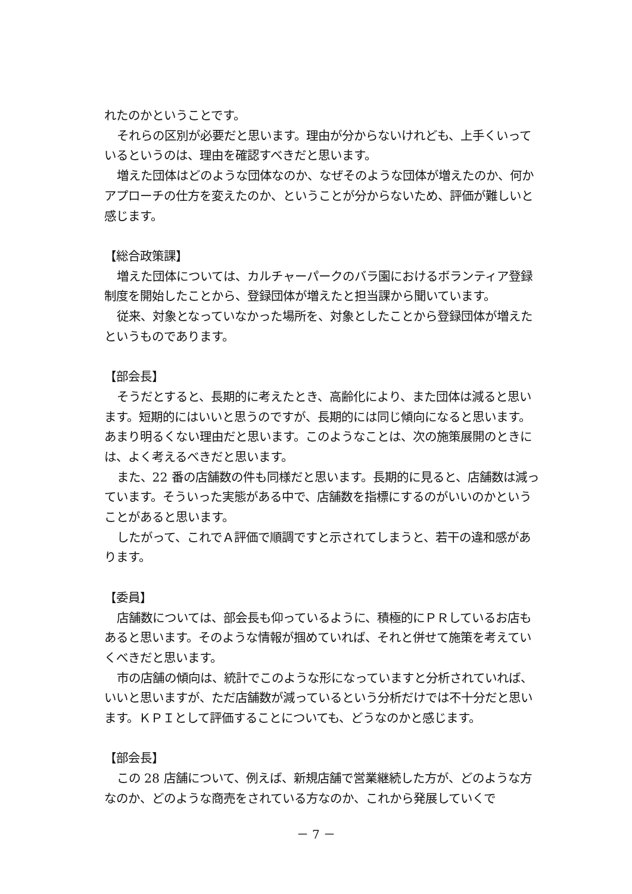れたのかということです。
それらの区別が必要だと思います。理由が分からないけれども、上手くいっているというのは、理由を確認すべきだと思います。
増えた団体はどのような団体なのか、なぜそのような団体が増えたのか、何かアプローチの仕方を変えたのか、ということが分からないため、評価が難しいと感じます。
【総合政策課】
増えた団体については、カルチャーパークのバラ園におけるボランティア登録制度を開始したことから、登録団体が増えたと担当課から聞いています。
従来、対象となっていなかった場所を、対象としたことから登録団体が増えたというものであります。
【部会長】
そうだとすると、長期的に考えたとき、高齢化により、また団体は減ると思います。短期的にはいいと思うのですが、長期的には同じ傾向になると思います。あまり明るくない理由だと思います。このようなことは、次の施策展開のときには、よく考えるべきだと思います。
また、22 番の店舗数の件も同様だと思います。長期的に見ると、店舗数は減っています。そういった実態がある中で、店舗数を指標にするのがいいのかということがあると思います。
したがって、これでＡ評価で順調ですと示されてしまうと、若干の違和感があります。
【委員】
店舗数については、部会長も仰っているように、積極的にＰＲしているお店もあると思います。そのような情報が掴めていれば、それと併せて施策を考えていくべきだと思います。
市の店舗の傾向は、統計でこのような形になっていますと分析されていれば、いいと思いますが、ただ店舗数が減っているという分析だけでは不十分だと思います。ＫＰＩとして評価することについても、どうなのかと感じます。
【部会長】
この 28 店舗について、例えば、新規店舗で営業継続した方が、どのような方なのか、どのような商売をされている方なのか、これから発展していくで
－ 7 －